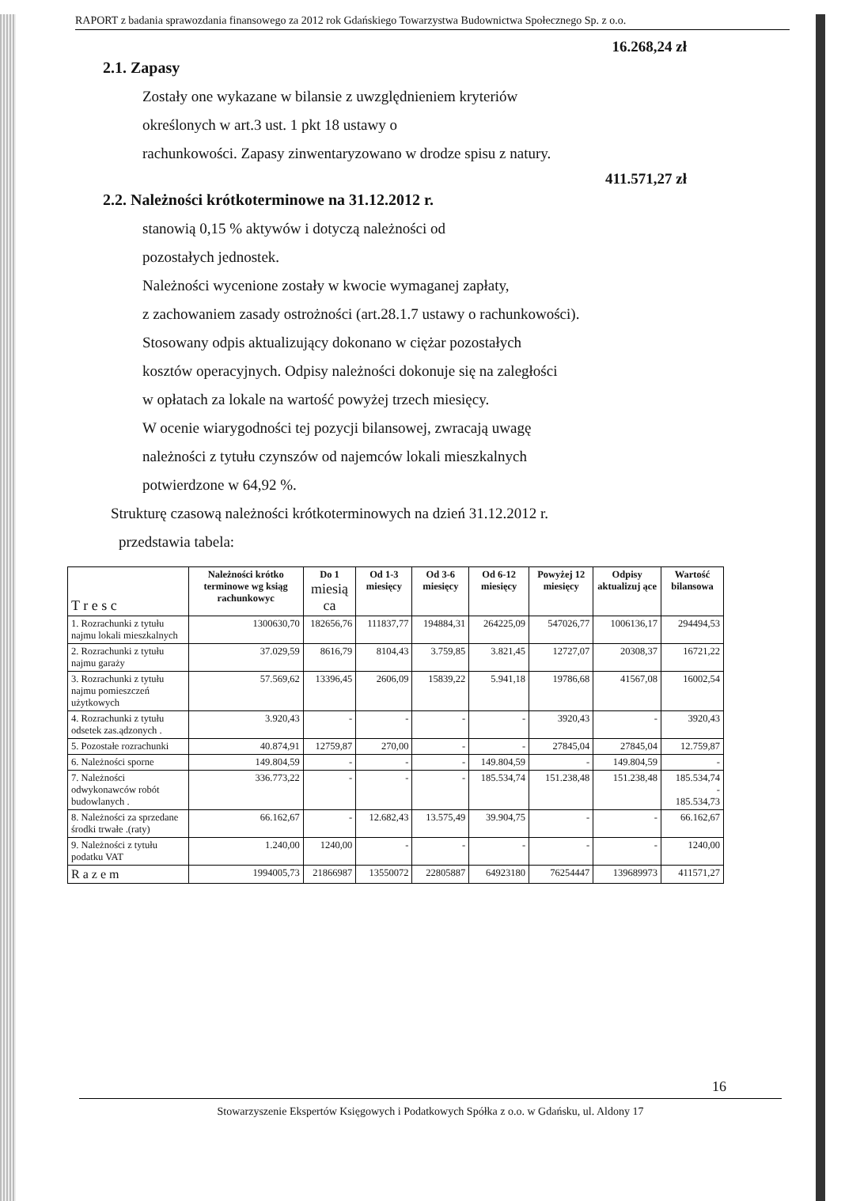RAPORT z badania sprawozdania finansowego za 2012 rok Gdańskiego Towarzystwa Budownictwa Społecznego Sp. z o.o.
16.268,24 zł
2.1. Zapasy
Zostały one wykazane w bilansie z uwzględnieniem kryteriów
określonych w art.3 ust. 1 pkt 18 ustawy o
rachunkowości. Zapasy zinwentaryzowano w drodze spisu z natury.
411.571,27 zł
2.2. Należności krótkoterminowe na 31.12.2012 r.
stanowią 0,15 % aktywów i dotyczą należności od
pozostałych jednostek.
Należności wycenione zostały w kwocie wymaganej zapłaty,
z zachowaniem zasady ostrożności (art.28.1.7 ustawy o rachunkowości).
Stosowany odpis aktualizujący dokonano w ciężar pozostałych
kosztów operacyjnych. Odpisy należności dokonuje się na zaległości
w opłatach za lokale na wartość powyżej trzech miesięcy.
W ocenie wiarygodności tej pozycji bilansowej, zwracają uwagę
należności z tytułu czynszów od najemców lokali mieszkalnych
potwierdzone w 64,92 %.
Strukturę czasową należności krótkoterminowych na dzień 31.12.2012 r.
przedstawia tabela:
| T r e s c | Należności krótko terminowe wg ksiąg rachunkowyc | Do 1 miesią ca | Od 1-3 miesięcy | Od 3-6 miesięcy | Od 6-12 miesięcy | Powyżej 12 miesięcy | Odpisy aktualizuj ące | Wartość bilansowa |
| --- | --- | --- | --- | --- | --- | --- | --- | --- |
| 1. Rozrachunki z tytułu najmu lokali mieszkalnych | 1300630,70 | 182656,76 | 111837,77 | 194884,31 | 264225,09 | 547026,77 | 1006136,17 | 294494,53 |
| 2. Rozrachunki z tytułu najmu garaży | 37.029,59 | 8616,79 | 8104,43 | 3.759,85 | 3.821,45 | 12727,07 | 20308,37 | 16721,22 |
| 3. Rozrachunki z tytułu najmu pomieszczeń użytkowych | 57.569,62 | 13396,45 | 2606,09 | 15839,22 | 5.941,18 | 19786,68 | 41567,08 | 16002,54 |
| 4. Rozrachunki z tytułu odsetek zas.ądzonych . | 3.920,43 | - | - | - | - | 3920,43 | - | 3920,43 |
| 5. Pozostałe rozrachunki | 40.874,91 | 12759,87 | 270,00 | - | - | 27845,04 | 27845,04 | 12.759,87 |
| 6. Należności sporne | 149.804,59 | - | - | - | 149.804,59 | - | 149.804,59 | - |
| 7. Należności odwykonawców robót budowlanych . | 336.773,22 | - | - | - | 185.534,74 | 151.238,48 | 151.238,48 | 185.534,74 - 185.534,73 |
| 8. Należności za sprzedane środki trwałe .(raty) | 66.162,67 | - | 12.682,43 | 13.575,49 | 39.904,75 | - | - | 66.162,67 |
| 9. Należności z tytułu podatku VAT | 1.240,00 | 1240,00 | - | - | - | - | - | 1240,00 |
| R a z e m | 1994005,73 | 21866987 | 13550072 | 22805887 | 64923180 | 76254447 | 139689973 | 411571,27 |
16
Stowarzyszenie Ekspertów Księgowych i Podatkowych Spółka z o.o. w Gdańsku, ul. Aldony 17